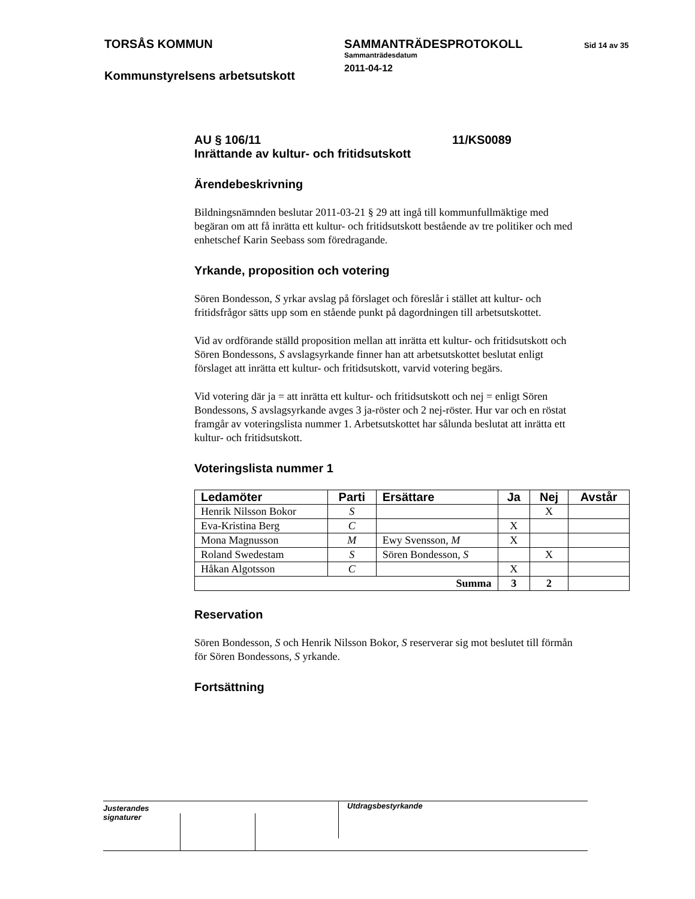TORSÅS KOMMUN
Kommunstyrelsens arbetsutskott
SAMMANTRÄDESPROTOKOLL
Sammanträdesdatum
2011-04-12
Sid 14 av 35
AU § 106/11 11/KS0089
Inrättande av kultur- och fritidsutskott
Ärendebeskrivning
Bildningsnämnden beslutar 2011-03-21 § 29 att ingå till kommunfullmäktige med begäran om att få inrätta ett kultur- och fritidsutskott bestående av tre politiker och med enhetschef Karin Seebass som föredragande.
Yrkande, proposition och votering
Sören Bondesson, S yrkar avslag på förslaget och föreslår i stället att kultur- och fritidsfrågor sätts upp som en stående punkt på dagordningen till arbetsutskottet.
Vid av ordförande ställd proposition mellan att inrätta ett kultur- och fritidsutskott och Sören Bondessons, S avslagsyrkande finner han att arbetsutskottet beslutat enligt förslaget att inrätta ett kultur- och fritidsutskott, varvid votering begärs.
Vid votering där ja = att inrätta ett kultur- och fritidsutskott och nej = enligt Sören Bondessons, S avslagsyrkande avges 3 ja-röster och 2 nej-röster. Hur var och en röstat framgår av voteringslista nummer 1. Arbetsutskottet har sålunda beslutat att inrätta ett kultur- och fritidsutskott.
Voteringslista nummer 1
| Ledamöter | Parti | Ersättare | Ja | Nej | Avstår |
| --- | --- | --- | --- | --- | --- |
| Henrik Nilsson Bokor | S | | | X | |
| Eva-Kristina Berg | C | | X | | |
| Mona Magnusson | M | Ewy Svensson, M | X | | |
| Roland Swedestam | S | Sören Bondesson, S | | X | |
| Håkan Algotsson | C | | X | | |
| Summa | | | 3 | 2 | |
Reservation
Sören Bondesson, S och Henrik Nilsson Bokor, S reserverar sig mot beslutet till förmån för Sören Bondessons, S yrkande.
Fortsättning
Justerandes signaturer
Utdragsbestyrkande